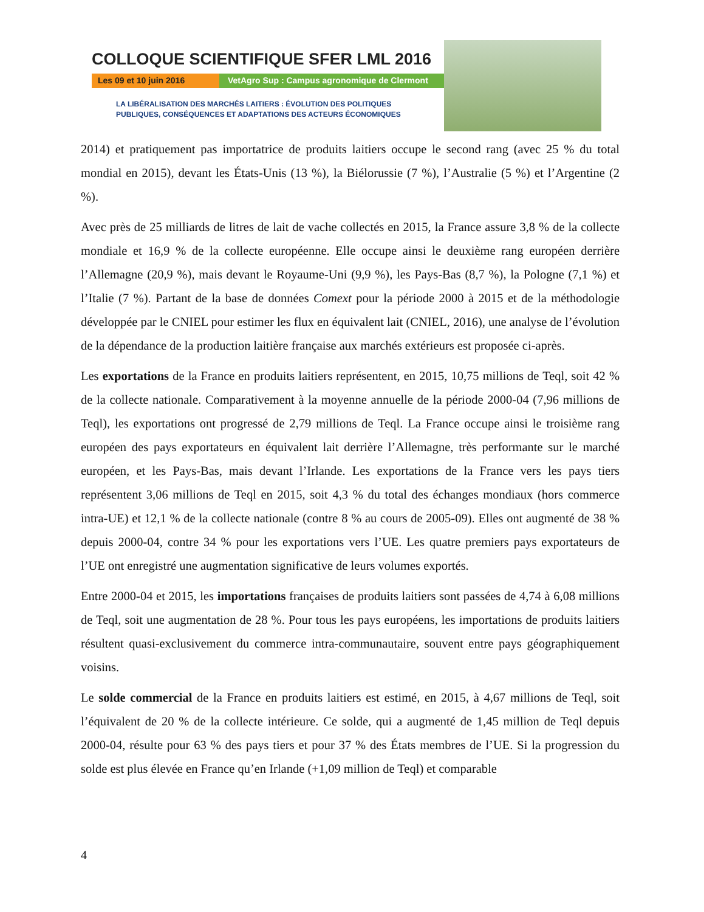COLLOQUE SCIENTIFIQUE SFER LML 2016
Les 09 et 10 juin 2016 VetAgro Sup : Campus agronomique de Clermont
LA LIBÉRALISATION DES MARCHÉS LAITIERS : ÉVOLUTION DES POLITIQUES
PUBLIQUES, CONSÉQUENCES ET ADAPTATIONS DES ACTEURS ÉCONOMIQUES
2014) et pratiquement pas importatrice de produits laitiers occupe le second rang (avec 25 % du total mondial en 2015), devant les États-Unis (13 %), la Biélorussie (7 %), l’Australie (5 %) et l’Argentine (2 %).
Avec près de 25 milliards de litres de lait de vache collectés en 2015, la France assure 3,8 % de la collecte mondiale et 16,9 % de la collecte européenne. Elle occupe ainsi le deuxième rang européen derrière l’Allemagne (20,9 %), mais devant le Royaume-Uni (9,9 %), les Pays-Bas (8,7 %), la Pologne (7,1 %) et l’Italie (7 %). Partant de la base de données Comext pour la période 2000 à 2015 et de la méthodologie développée par le CNIEL pour estimer les flux en équivalent lait (CNIEL, 2016), une analyse de l’évolution de la dépendance de la production laitière française aux marchés extérieurs est proposée ci-après.
Les exportations de la France en produits laitiers représentent, en 2015, 10,75 millions de Teql, soit 42 % de la collecte nationale. Comparativement à la moyenne annuelle de la période 2000-04 (7,96 millions de Teql), les exportations ont progressé de 2,79 millions de Teql. La France occupe ainsi le troisième rang européen des pays exportateurs en équivalent lait derrière l’Allemagne, très performante sur le marché européen, et les Pays-Bas, mais devant l’Irlande. Les exportations de la France vers les pays tiers représentent 3,06 millions de Teql en 2015, soit 4,3 % du total des échanges mondiaux (hors commerce intra-UE) et 12,1 % de la collecte nationale (contre 8 % au cours de 2005-09). Elles ont augmenté de 38 % depuis 2000-04, contre 34 % pour les exportations vers l’UE. Les quatre premiers pays exportateurs de l’UE ont enregistré une augmentation significative de leurs volumes exportés.
Entre 2000-04 et 2015, les importations françaises de produits laitiers sont passées de 4,74 à 6,08 millions de Teql, soit une augmentation de 28 %. Pour tous les pays européens, les importations de produits laitiers résultent quasi-exclusivement du commerce intra-communautaire, souvent entre pays géographiquement voisins.
Le solde commercial de la France en produits laitiers est estimé, en 2015, à 4,67 millions de Teql, soit l’équivalent de 20 % de la collecte intérieure. Ce solde, qui a augmenté de 1,45 million de Teql depuis 2000-04, résulte pour 63 % des pays tiers et pour 37 % des États membres de l’UE. Si la progression du solde est plus élevée en France qu’en Irlande (+1,09 million de Teql) et comparable
4